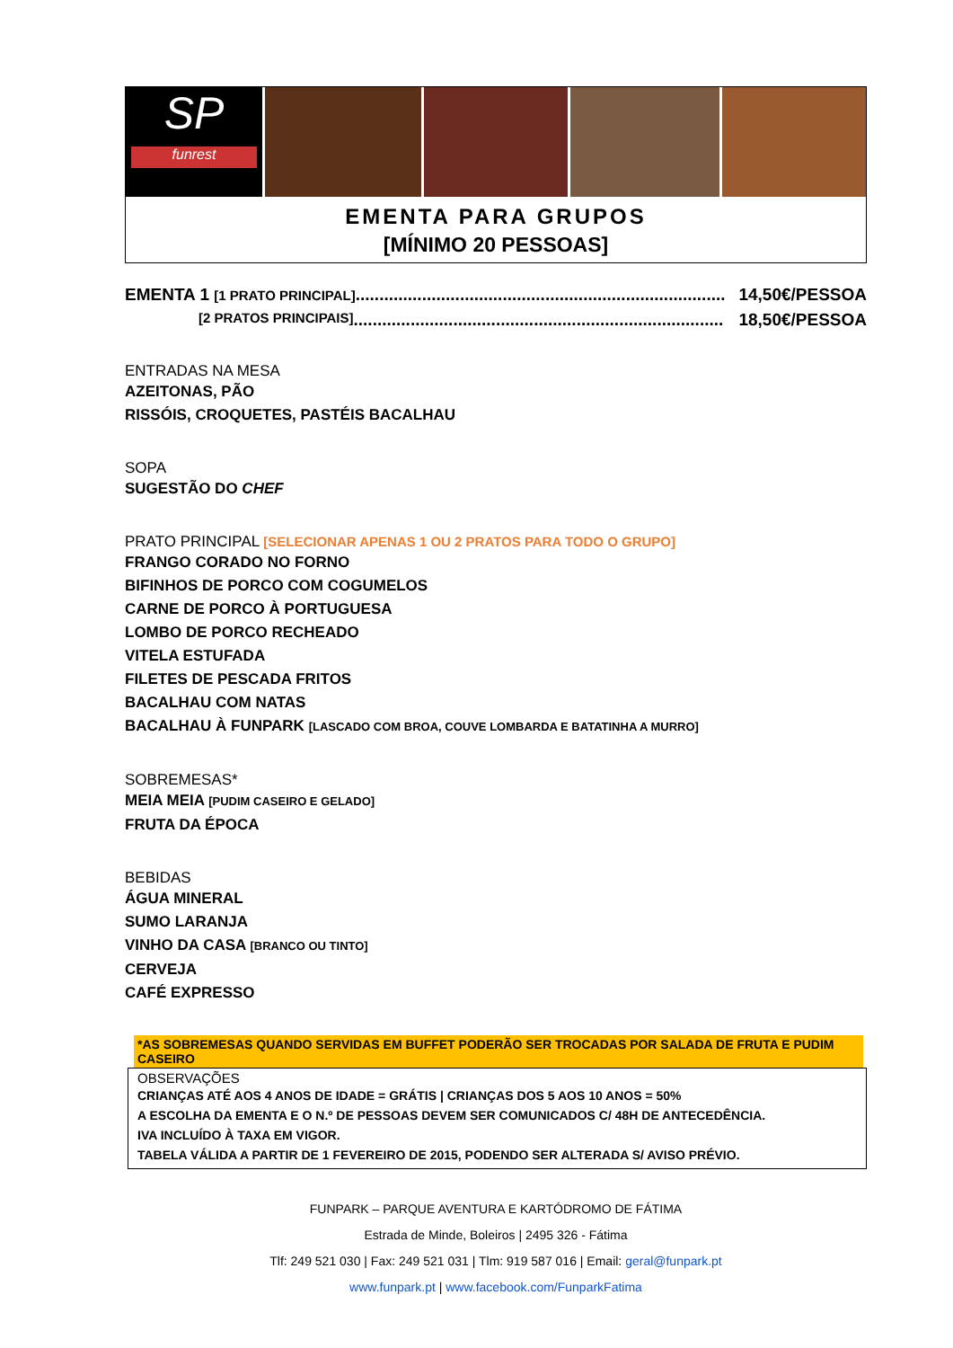SP
funrest
EMENTA PARA GRUPOS
[MÍNIMO 20 PESSOAS]
EMENTA 1 [1 PRATO PRINCIPAL].............................................................................. 14,50€/PESSOA
[2 PRATOS PRINCIPAIS].............................................................................. 18,50€/PESSOA
ENTRADAS NA MESA
AZEITONAS, PÃO
RISSÓIS, CROQUETES, PASTÉIS BACALHAU
SOPA
SUGESTÃO DO CHEF
PRATO PRINCIPAL [SELECIONAR APENAS 1 OU 2 PRATOS PARA TODO O GRUPO]
FRANGO CORADO NO FORNO
BIFINHOS DE PORCO COM COGUMELOS
CARNE DE PORCO À PORTUGUESA
LOMBO DE PORCO RECHEADO
VITELA ESTUFADA
FILETES DE PESCADA FRITOS
BACALHAU COM NATAS
BACALHAU À FUNPARK [LASCADO COM BROA, COUVE LOMBARDA E BATATINHA A MURRO]
SOBREMESAS*
MEIA MEIA [PUDIM CASEIRO E GELADO]
FRUTA DA ÉPOCA
BEBIDAS
ÁGUA MINERAL
SUMO LARANJA
VINHO DA CASA [BRANCO OU TINTO]
CERVEJA
CAFÉ EXPRESSO
*AS SOBREMESAS QUANDO SERVIDAS EM BUFFET PODERÃO SER TROCADAS POR SALADA DE FRUTA E PUDIM CASEIRO
OBSERVAÇÕES
CRIANÇAS ATÉ AOS 4 ANOS DE IDADE = GRÁTIS | CRIANÇAS DOS 5 AOS 10 ANOS = 50%
A ESCOLHA DA EMENTA E O N.º DE PESSOAS DEVEM SER COMUNICADOS C/ 48H DE ANTECEDÊNCIA.
IVA INCLUÍDO À TAXA EM VIGOR.
TABELA VÁLIDA A PARTIR DE 1 FEVEREIRO DE 2015, PODENDO SER ALTERADA S/ AVISO PRÉVIO.
FUNPARK – PARQUE AVENTURA E KARTÓDROMO DE FÁTIMA
Estrada de Minde, Boleiros | 2495 326 - Fátima
Tlf: 249 521 030 | Fax: 249 521 031 | Tlm: 919 587 016 | Email: geral@funpark.pt
www.funpark.pt | www.facebook.com/FunparkFatima